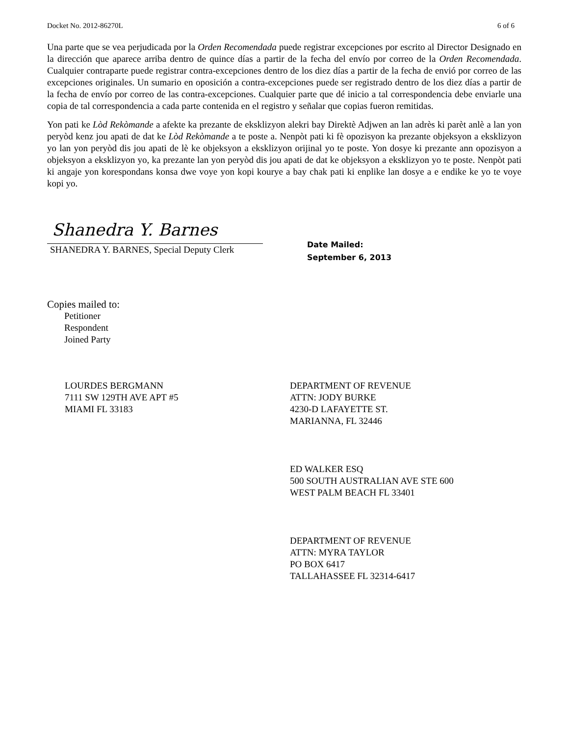Docket No. 2012-86270L 6 of 6
Una parte que se vea perjudicada por la Orden Recomendada puede registrar excepciones por escrito al Director Designado en la dirección que aparece arriba dentro de quince días a partir de la fecha del envío por correo de la Orden Recomendada. Cualquier contraparte puede registrar contra-excepciones dentro de los diez días a partir de la fecha de envió por correo de las excepciones originales. Un sumario en oposición a contra-excepciones puede ser registrado dentro de los diez días a partir de la fecha de envío por correo de las contra-excepciones. Cualquier parte que dé inicio a tal correspondencia debe enviarle una copia de tal correspondencia a cada parte contenida en el registro y señalar que copias fueron remitidas.
Yon pati ke Lòd Rekòmande a afekte ka prezante de eksklizyon alekri bay Direktè Adjwen an lan adrès ki parèt anlè a lan yon peryòd kenz jou apati de dat ke Lòd Rekòmande a te poste a. Nenpòt pati ki fè opozisyon ka prezante objeksyon a eksklizyon yo lan yon peryòd dis jou apati de lè ke objeksyon a eksklizyon orijinal yo te poste. Yon dosye ki prezante ann opozisyon a objeksyon a eksklizyon yo, ka prezante lan yon peryòd dis jou apati de dat ke objeksyon a eksklizyon yo te poste. Nenpòt pati ki angaje yon korespondans konsa dwe voye yon kopi kourye a bay chak pati ki enplike lan dosye a e endike ke yo te voye kopi yo.
Shanedra Y. Barnes
SHANEDRA Y. BARNES, Special Deputy Clerk
Date Mailed:
September 6, 2013
Copies mailed to:
Petitioner
Respondent
Joined Party
LOURDES BERGMANN
7111 SW 129TH AVE APT #5
MIAMI FL 33183
DEPARTMENT OF REVENUE
ATTN: JODY BURKE
4230-D LAFAYETTE ST.
MARIANNA, FL 32446
ED WALKER ESQ
500 SOUTH AUSTRALIAN AVE STE 600
WEST PALM BEACH FL 33401
DEPARTMENT OF REVENUE
ATTN: MYRA TAYLOR
PO BOX 6417
TALLAHASSEE FL 32314-6417